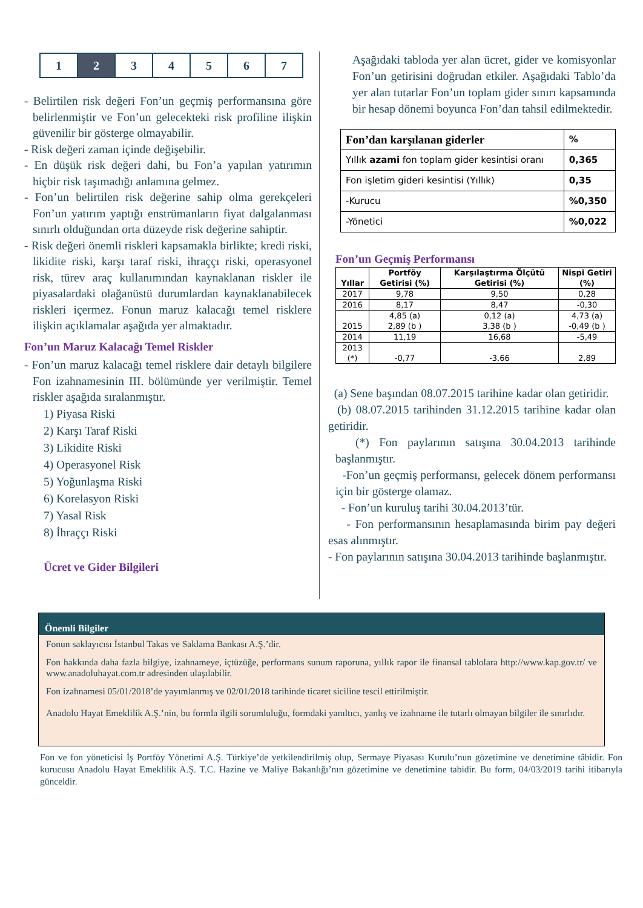| 1 | 2 | 3 | 4 | 5 | 6 | 7 |
- Belirtilen risk değeri Fon’un geçmiş performansına göre belirlenmiştir ve Fon’un gelecekteki risk profiline ilişkin güvenilir bir gösterge olmayabilir.
- Risk değeri zaman içinde değişebilir.
- En düşük risk değeri dahi, bu Fon’a yapılan yatırımın hiçbir risk taşımadığı anlamına gelmez.
- Fon’un belirtilen risk değerine sahip olma gerekçeleri Fon’un yatırım yaptığı enstrümanların fiyat dalgalanması sınırlı olduğundan orta düzeyde risk değerine sahiptir.
- Risk değeri önemli riskleri kapsamakla birlikte; kredi riski, likidite riski, karşı taraf riski, ihraççı riski, operasyonel risk, türev araç kullanımından kaynaklanan riskler ile piyasalardaki olağanüstü durumlardan kaynaklanabilecek riskleri içermez. Fonun maruz kalacağı temel risklere ilişkin açıklamalar aşağıda yer almaktadır.
Fon’un Maruz Kalacağı Temel Riskler
- Fon’un maruz kalacağı temel risklere dair detaylı bilgilere Fon izahnamesinin III. bölümünde yer verilmiştir. Temel riskler aşağıda sıralanmıştır.
1) Piyasa Riski
2) Karşı Taraf Riski
3) Likidite Riski
4) Operasyonel Risk
5) Yoğunlaşma Riski
6) Korelasyon Riski
7) Yasal Risk
8) İhraççı Riski
Ücret ve Gider Bilgileri
Aşağıdaki tabloda yer alan ücret, gider ve komisyonlar Fon’un getirisini doğrudan etkiler. Aşağıdaki Tablo’da yer alan tutarlar Fon’un toplam gider sınırı kapsamında bir hesap dönemi boyunca Fon’dan tahsil edilmektedir.
| Fon’dan karşılanan giderler | % |
| --- | --- |
| Yıllık azami fon toplam gider kesintisi oranı | 0,365 |
| Fon işletim gideri kesintisi (Yıllık) | 0,35 |
| -Kurucu | %0,350 |
| -Yönetici | %0,022 |
Fon’un Geçmiş Performansı
| Yıllar | Portföy Getirisi (%) | Karşılaştırma Ölçütü Getirisi (%) | Nispi Getiri (%) |
| --- | --- | --- | --- |
| 2017 | 9,78 | 9,50 | 0,28 |
| 2016 | 8,17 | 8,47 | -0,30 |
| 2015 | 4,85 (a) 2,89 (b ) | 0,12 (a) 3,38 (b ) | 4,73 (a) -0,49 (b ) |
| 2014 | 11,19 | 16,68 | -5,49 |
| 2013 (*) | -0,77 | -3,66 | 2,89 |
(a) Sene başından 08.07.2015 tarihine kadar olan getiridir.
(b) 08.07.2015 tarihinden 31.12.2015 tarihine kadar olan getiridir.
(*) Fon paylarının satışına 30.04.2013 tarihinde başlanmıştır.
-Fon’un geçmiş performansı, gelecek dönem performansı için bir gösterge olamaz.
- Fon’un kuruluş tarihi 30.04.2013’tür.
- Fon performansının hesaplamasında birim pay değeri esas alınmıştır.
- Fon paylarının satışına 30.04.2013 tarihinde başlanmıştır.
Önemli Bilgiler
Fonun saklayıcısı İstanbul Takas ve Saklama Bankası A.Ş.’dir.
Fon hakkında daha fazla bilgiye, izahnameye, içtüzüğe, performans sunum raporuna, yıllık rapor ile finansal tablolara http://www.kap.gov.tr/ ve www.anadoluhayat.com.tr adresinden ulaşılabilir.
Fon izahnamesi 05/01/2018’de yayımlanmış ve 02/01/2018 tarihinde ticaret siciline tescil ettirilmiştir.
Anadolu Hayat Emeklilik A.Ş.’nin, bu formla ilgili sorumluluğu, formdaki yanıltıcı, yanlış ve izahname ile tutarlı olmayan bilgiler ile sınırlıdır.
Fon ve fon yöneticisi İş Portföy Yönetimi A.Ş. Türkiye’de yetkilendirilmiş olup, Sermaye Piyasası Kurulu’nun gözetimine ve denetimine tâbidir. Fon kurucusu Anadolu Hayat Emeklilik A.Ş. T.C. Hazine ve Maliye Bakanlığı’nın gözetimine ve denetimine tabidir. Bu form, 04/03/2019 tarihi itibarıyla günceldir.